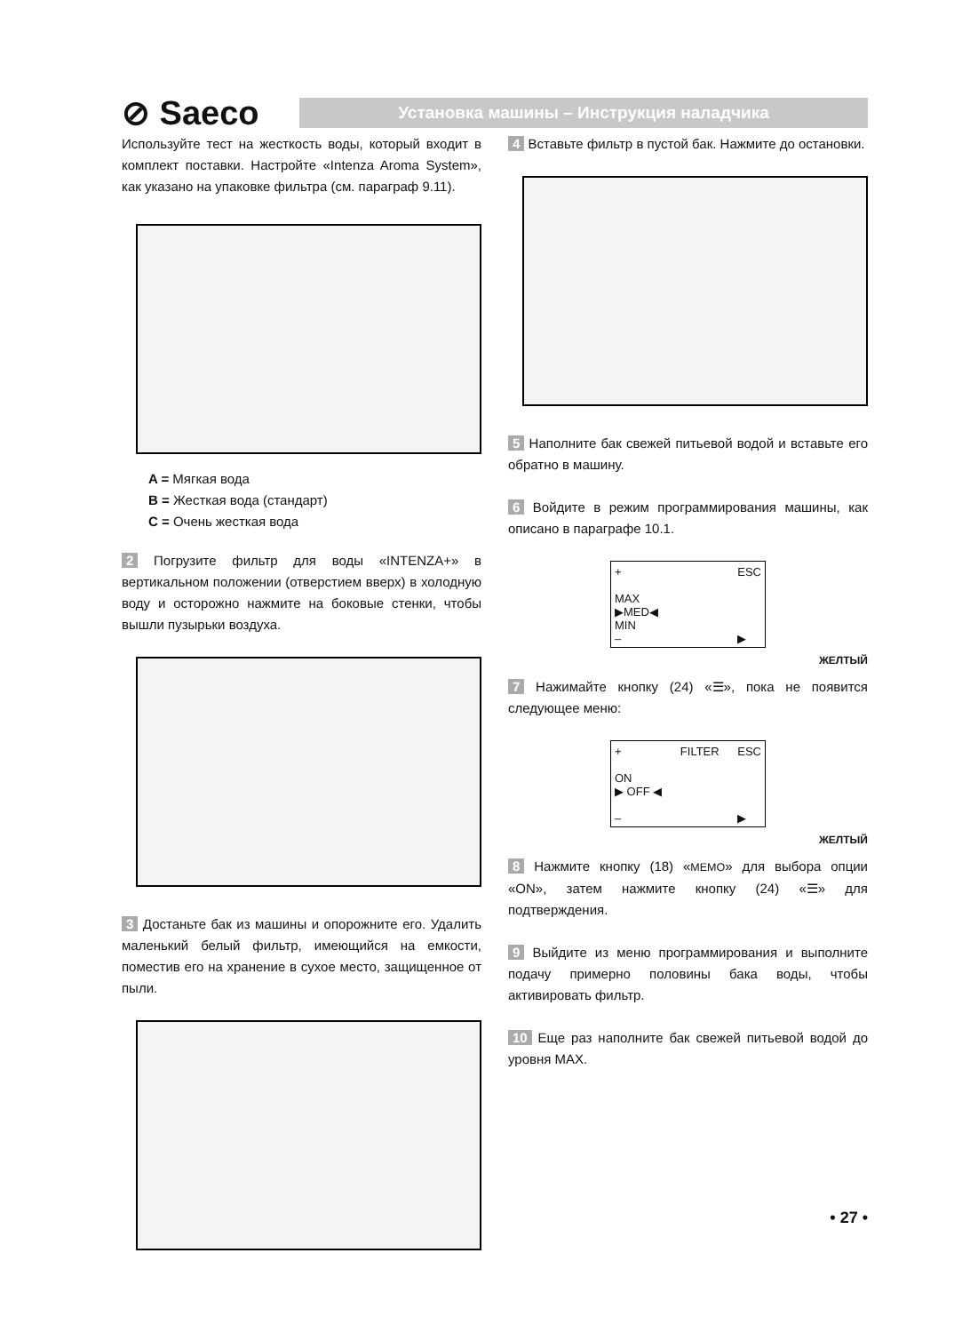⊘ Saeco
Установка машины – Инструкция наладчика
Используйте тест на жесткость воды, который входит в комплект поставки. Настройте «Intenza Aroma System», как указано на упаковке фильтра (см. параграф 9.11).
A = Мягкая вода
B = Жесткая вода (стандарт)
C = Очень жесткая вода
2 Погрузите фильтр для воды «INTENZA+» в вертикальном положении (отверстием вверх) в холодную воду и осторожно нажмите на боковые стенки, чтобы вышли пузырьки воздуха.
3 Достаньте бак из машины и опорожните его. Удалить маленький белый фильтр, имеющийся на емкости, поместив его на хранение в сухое место, защищенное от пыли.
4 Вставьте фильтр в пустой бак. Нажмите до остановки.
5 Наполните бак свежей питьевой водой и вставьте его обратно в машину.
6 Войдите в режим программирования машины, как описано в параграфе 10.1.
+
MAX
▶MED◀
MIN
– ESC
▶
ЖЕЛТЫЙ
7 Нажимайте кнопку (24) «☰», пока не появится следующее меню:
+
ON
▶ OFF ◀
– FILTER ESC
▶
ЖЕЛТЫЙ
8 Нажмите кнопку (18) «MEMO» для выбора опции «ON», затем нажмите кнопку (24) «☰» для подтверждения.
9 Выйдите из меню программирования и выполните подачу примерно половины бака воды, чтобы активировать фильтр.
10 Еще раз наполните бак свежей питьевой водой до уровня MAX.
• 27 •